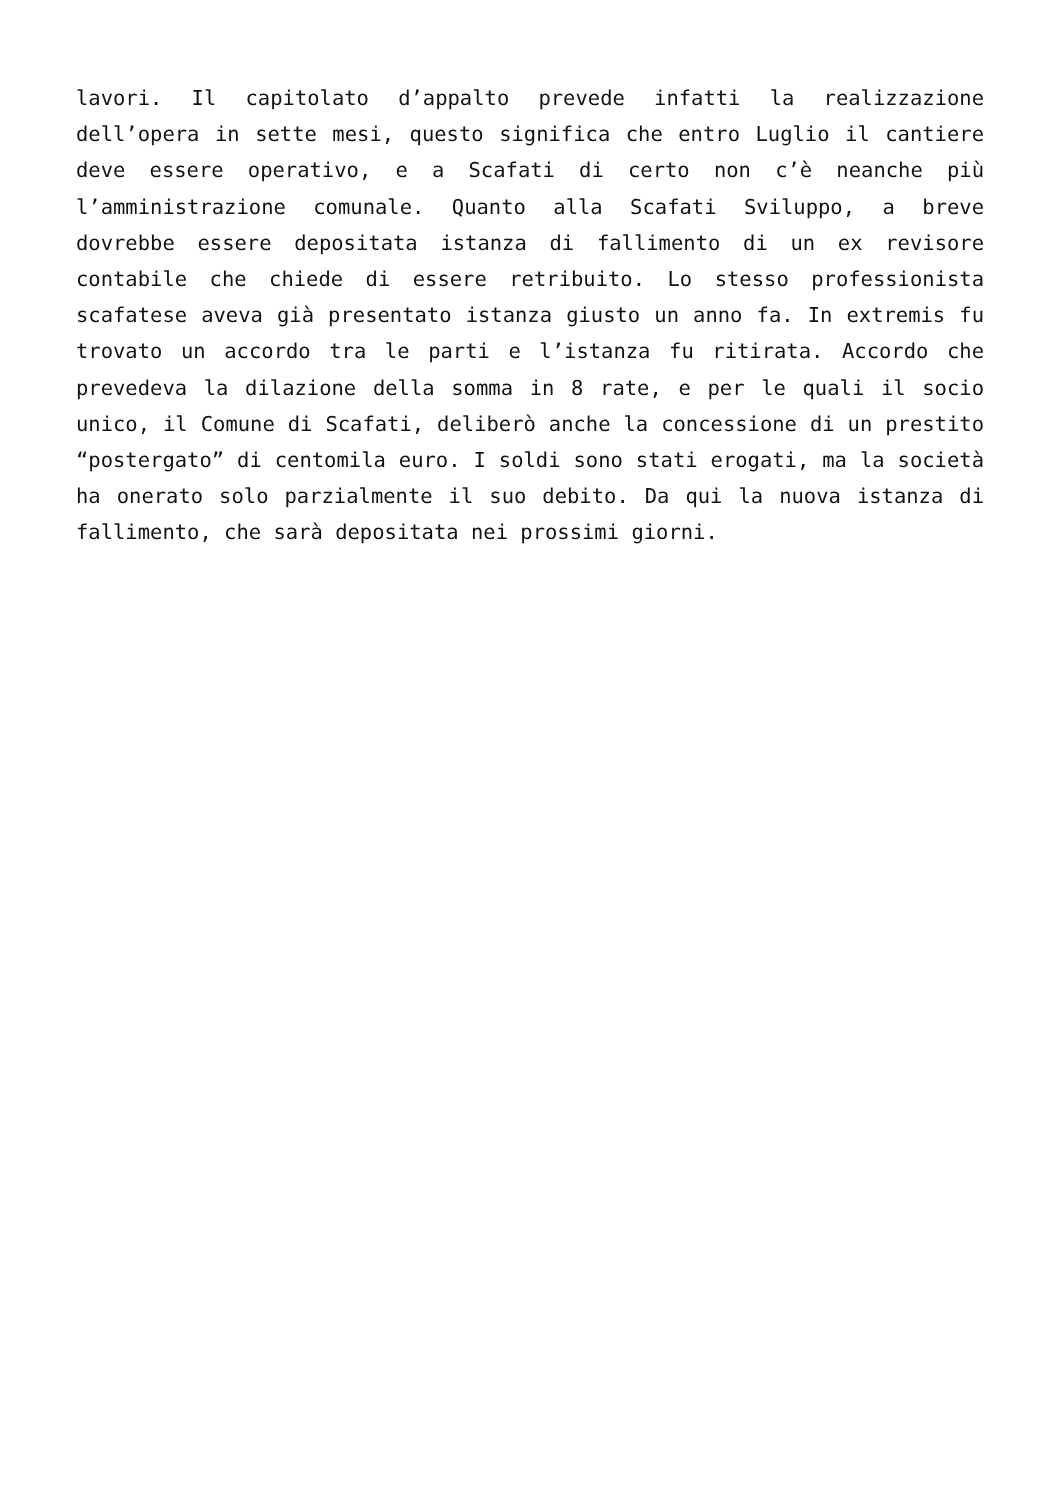lavori. Il capitolato d’appalto prevede infatti la realizzazione dell’opera in sette mesi, questo significa che entro Luglio il cantiere deve essere operativo, e a Scafati di certo non c’è neanche più l’amministrazione comunale. Quanto alla Scafati Sviluppo, a breve dovrebbe essere depositata istanza di fallimento di un ex revisore contabile che chiede di essere retribuito. Lo stesso professionista scafatese aveva già presentato istanza giusto un anno fa. In extremis fu trovato un accordo tra le parti e l’istanza fu ritirata. Accordo che prevedeva la dilazione della somma in 8 rate, e per le quali il socio unico, il Comune di Scafati, deliberò anche la concessione di un prestito “postergato” di centomila euro. I soldi sono stati erogati, ma la società ha onerato solo parzialmente il suo debito. Da qui la nuova istanza di fallimento, che sarà depositata nei prossimi giorni.